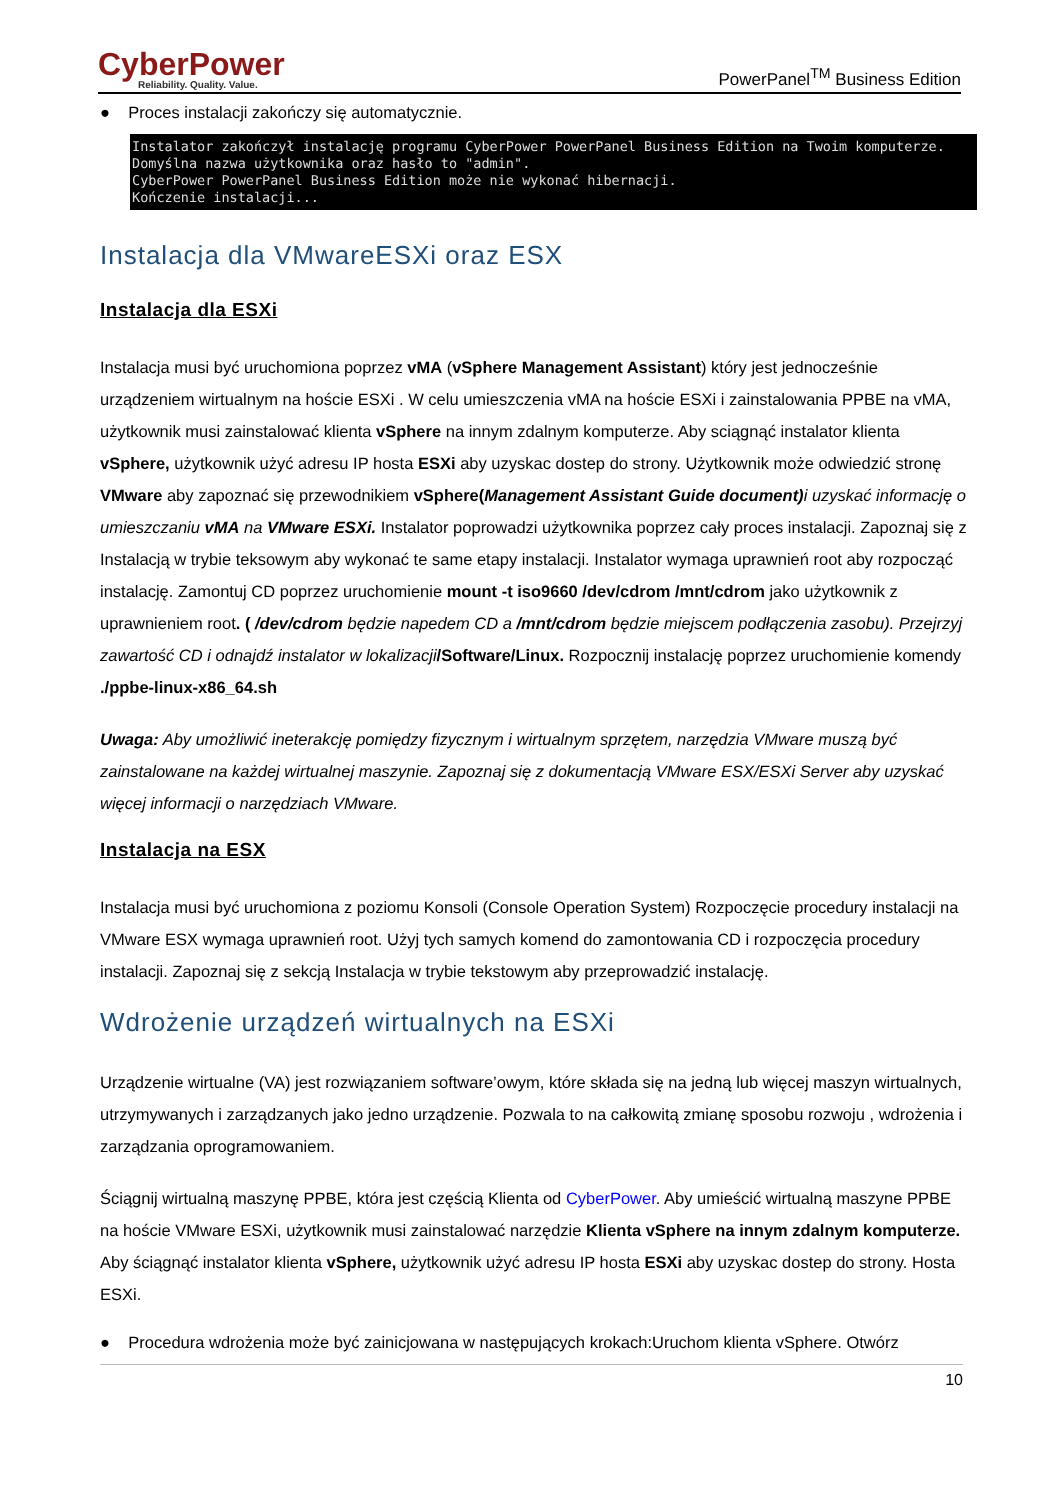CyberPower
Reliability. Quality. Value.
PowerPanel<sup>TM</sup> Business Edition
● Proces instalacji zakończy się automatycznie.
Instalator zakończył instalację programu CyberPower PowerPanel Business Edition na Twoim komputerze. Domyślna nazwa użytkownika oraz hasło to "admin". CyberPower PowerPanel Business Edition może nie wykonać hibernacji. Kończenie instalacji...
Instalacja dla VMwareESXi oraz ESX
Instalacja dla ESXi
Instalacja musi być uruchomiona poprzez vMA (vSphere Management Assistant) który jest jednocześnie urządzeniem wirtualnym na hoście ESXi . W celu umieszczenia vMA na hoście ESXi i zainstalowania PPBE na vMA, użytkownik musi zainstalować klienta vSphere na innym zdalnym komputerze. Aby sciągnąć instalator klienta vSphere, użytkownik użyć adresu IP hosta ESXi aby uzyskac dostep do strony. Użytkownik może odwiedzić stronę VMware aby zapoznać się przewodnikiem vSphere(Management Assistant Guide document) i uzyskać informację o umieszczaniu vMA na VMware ESXi. Instalator poprowadzi użytkownika poprzez cały proces instalacji. Zapoznaj się z Instalacją w trybie teksowym aby wykonać te same etapy instalacji. Instalator wymaga uprawnień root aby rozpocząć instalację. Zamontuj CD poprzez uruchomienie mount -t iso9660 /dev/cdrom /mnt/cdrom jako użytkownik z uprawnieniem root. ( /dev/cdrom będzie napedem CD a /mnt/cdrom będzie miejscem podłączenia zasobu). Przejrzyj zawartość CD i odnajdź instalator w lokalizacji/Software/Linux. Rozpocznij instalację poprzez uruchomienie komendy ./ppbe-linux-x86_64.sh
Uwaga: Aby umożliwić ineterakcję pomiędzy fizycznym i wirtualnym sprzętem, narzędzia VMware muszą być zainstalowane na każdej wirtualnej maszynie. Zapoznaj się z dokumentacją VMware ESX/ESXi Server aby uzyskać więcej informacji o narzędziach VMware.
Instalacja na ESX
Instalacja musi być uruchomiona z poziomu Konsoli (Console Operation System) Rozpoczęcie procedury instalacji na VMware ESX wymaga uprawnień root. Użyj tych samych komend do zamontowania CD i rozpoczęcia procedury instalacji. Zapoznaj się z sekcją Instalacja w trybie tekstowym aby przeprowadzić instalację.
Wdrożenie urządzeń wirtualnych na ESXi
Urządzenie wirtualne (VA) jest rozwiązaniem software’owym, które składa się na jedną lub więcej maszyn wirtualnych, utrzymywanych i zarządzanych jako jedno urządzenie. Pozwala to na całkowitą zmianę sposobu rozwoju , wdrożenia i zarządzania oprogramowaniem.
Ściągnij wirtualną maszynę PPBE, która jest częścią Klienta od CyberPower. Aby umieścić wirtualną maszyne PPBE na hoście VMware ESXi, użytkownik musi zainstalować narzędzie Klienta vSphere na innym zdalnym komputerze. Aby ściągnąć instalator klienta vSphere, użytkownik użyć adresu IP hosta ESXi aby uzyskac dostep do strony. Hosta ESXi.
● Procedura wdrożenia może być zainicjowana w następujących krokach:Uruchom klienta vSphere. Otwórz
10